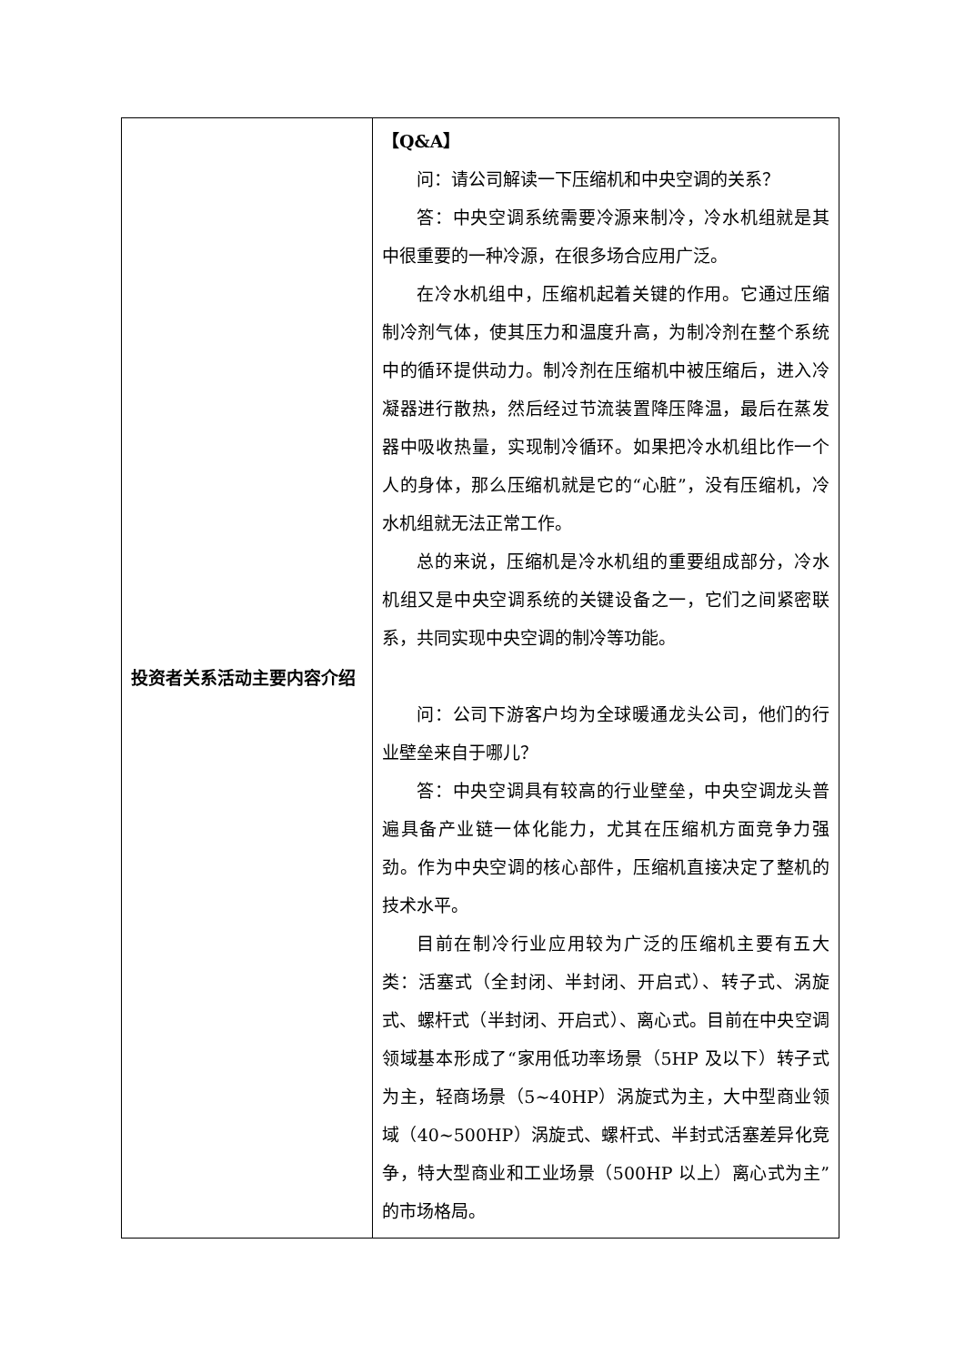| 投资者关系活动主要内容介绍 | 【Q&A】 问：请公司解读一下压缩机和中央空调的关系？ 答：中央空调系统需要冷源来制冷，冷水机组就是其中很重要的一种冷源，在很多场合应用广泛。 在冷水机组中，压缩机起着关键的作用。它通过压缩制冷剂气体，使其压力和温度升高，为制冷剂在整个系统中的循环提供动力。制冷剂在压缩机中被压缩后，进入冷凝器进行散热，然后经过节流装置降压降温，最后在蒸发器中吸收热量，实现制冷循环。如果把冷水机组比作一个人的身体，那么压缩机就是它的“心脏”，没有压缩机，冷水机组就无法正常工作。 总的来说，压缩机是冷水机组的重要组成部分，冷水机组又是中央空调系统的关键设备之一，它们之间紧密联系，共同实现中央空调的制冷等功能。 问：公司下游客户均为全球暖通龙头公司，他们的行业壁垒来自于哪儿？ 答：中央空调具有较高的行业壁垒，中央空调龙头普遍具备产业链一体化能力，尤其在压缩机方面竞争力强劲。作为中央空调的核心部件，压缩机直接决定了整机的技术水平。 目前在制冷行业应用较为广泛的压缩机主要有五大类：活塞式（全封闭、半封闭、开启式）、转子式、涡旋式、螺杆式（半封闭、开启式）、离心式。目前在中央空调领域基本形成了“家用低功率场景（5HP 及以下）转子式为主，轻商场景（5~40HP）涡旋式为主，大中型商业领域（40~500HP）涡旋式、螺杆式、半封式活塞差异化竞争，特大型商业和工业场景（500HP 以上）离心式为主”的市场格局。 |